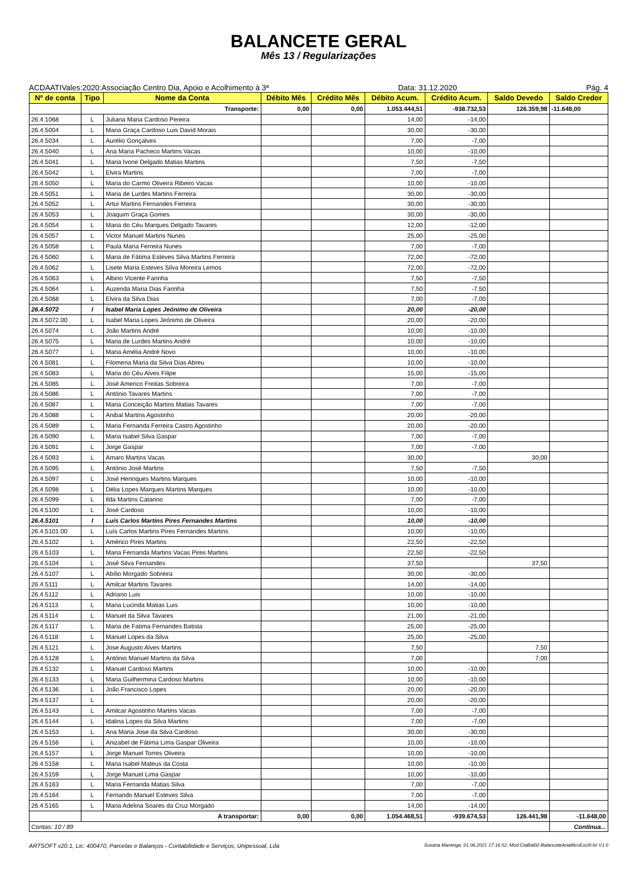BALANCETE GERAL
Mês 13 / Regularizações
ACDAATIVales:2020:Associação Centro Dia, Apoio e Acolhimento à 3ª Data: 31.12.2020 Pág. 4
| Nº de conta | Tipo | Nome da Conta | Débito Mês | Crédito Mês | Débito Acum. | Crédito Acum. | Saldo Devedo | Saldo Credor |
| --- | --- | --- | --- | --- | --- | --- | --- | --- |
| | Transporte: | | 0,00 | 0,00 | 1.053.444,51 | -938.732,53 | 126.359,98 | -11.648,00 |
| 26.4.1068 | L | Juliana Maria Cardoso Pereira | | | 14,00 | -14,00 | | |
| 26.4.5004 | L | Maria Graça Cardoso Luis David Morais | | | 30,00 | -30,00 | | |
| 26.4.5034 | L | Aurélio Gonçalves | | | 7,00 | -7,00 | | |
| 26.4.5040 | L | Ana Maria Pacheco Martins Vacas | | | 10,00 | -10,00 | | |
| 26.4.5041 | L | Maria Ivone Delgado Matias Martins | | | 7,50 | -7,50 | | |
| 26.4.5042 | L | Elvira Martins | | | 7,00 | -7,00 | | |
| 26.4.5050 | L | Maria do Carmo Oliveira Ribeiro Vacas | | | 10,00 | -10,00 | | |
| 26.4.5051 | L | Maria de Lurdes Martins Ferreira | | | 30,00 | -30,00 | | |
| 26.4.5052 | L | Artur Martins Fernandes Ferreira | | | 30,00 | -30,00 | | |
| 26.4.5053 | L | Joaquim Graça Gomes | | | 30,00 | -30,00 | | |
| 26.4.5054 | L | Maria do Céu Marques Delgado Tavares | | | 12,00 | -12,00 | | |
| 26.4.5057 | L | Victor Manuel Martins Nunes | | | 25,00 | -25,00 | | |
| 26.4.5058 | L | Paula Maria Ferreira Nunes | | | 7,00 | -7,00 | | |
| 26.4.5060 | L | Maria de Fátima Esteves Silva Martins Ferreira | | | 72,00 | -72,00 | | |
| 26.4.5062 | L | Lisete Maria Esteves Silva Moreira Lemos | | | 72,00 | -72,00 | | |
| 26.4.5063 | L | Albino Vicente Farinha | | | 7,50 | -7,50 | | |
| 26.4.5064 | L | Auzenda Maria Dias Farinha | | | 7,50 | -7,50 | | |
| 26.4.5068 | L | Elvira da Silva Dias | | | 7,00 | -7,00 | | |
| 26.4.5072 | I | Isabel Maria Lopes Jeónimo de Oliveira | | | 20,00 | -20,00 | | |
| 26.4.5072.00 | L | Isabel Maria Lopes Jeónimo de Oliveira | | | 20,00 | -20,00 | | |
| 26.4.5074 | L | João Martins André | | | 10,00 | -10,00 | | |
| 26.4.5075 | L | Maria de Lurdes Martins André | | | 10,00 | -10,00 | | |
| 26.4.5077 | L | Maria Amélia André Novo | | | 10,00 | -10,00 | | |
| 26.4.5081 | L | Filomena Maria da Silva Dias Abreu | | | 10,00 | -10,00 | | |
| 26.4.5083 | L | Maria do Céu Alves Filipe | | | 15,00 | -15,00 | | |
| 26.4.5085 | L | José Americo Freitas Sobreira | | | 7,00 | -7,00 | | |
| 26.4.5086 | L | António Tavares Martins | | | 7,00 | -7,00 | | |
| 26.4.5087 | L | Maria Conceição Martins Matias Tavares | | | 7,00 | -7,00 | | |
| 26.4.5088 | L | Anibal Martins Agostinho | | | 20,00 | -20,00 | | |
| 26.4.5089 | L | Maria Fernanda Ferreira Castro Agostinho | | | 20,00 | -20,00 | | |
| 26.4.5090 | L | Maria Isabel Silva Gaspar | | | 7,00 | -7,00 | | |
| 26.4.5091 | L | Jorge Gaspar | | | 7,00 | -7,00 | | |
| 26.4.5093 | L | Amaro Martins Vacas | | | 30,00 | | 30,00 | |
| 26.4.5095 | L | António José Martins | | | 7,50 | -7,50 | | |
| 26.4.5097 | L | José Henriques Martins Marques | | | 10,00 | -10,00 | | |
| 26.4.5098 | L | Délia Lopes Marques Martins Marques | | | 10,00 | -10,00 | | |
| 26.4.5099 | L | Ilda Martins Catarino | | | 7,00 | -7,00 | | |
| 26.4.5100 | L | José Cardoso | | | 10,00 | -10,00 | | |
| 26.4.5101 | I | Luís Carlos Martins Pires Fernandes Martins | | | 10,00 | -10,00 | | |
| 26.4.5101.00 | L | Luís Carlos Martins Pires Fernandes Martins | | | 10,00 | -10,00 | | |
| 26.4.5102 | L | Américo Pires Martins | | | 22,50 | -22,50 | | |
| 26.4.5103 | L | Maria Fernanda Martins Vacas Pires Martins | | | 22,50 | -22,50 | | |
| 26.4.5104 | L | José Silva Fernandes | | | 37,50 | | 37,50 | |
| 26.4.5107 | L | Abílio Morgado Sobreira | | | 30,00 | -30,00 | | |
| 26.4.5111 | L | Amilcar Martins Tavares | | | 14,00 | -14,00 | | |
| 26.4.5112 | L | Adriano Luis | | | 10,00 | -10,00 | | |
| 26.4.5113 | L | Maria Lucinda Matias Luis | | | 10,00 | -10,00 | | |
| 26.4.5114 | L | Manuel da Silva Tavares | | | 21,00 | -21,00 | | |
| 26.4.5117 | L | Maria de Fatima Fernandes Batista | | | 25,00 | -25,00 | | |
| 26.4.5118 | L | Manuel Lopes da Silva | | | 25,00 | -25,00 | | |
| 26.4.5121 | L | Jose Augusto Alves Martins | | | 7,50 | | 7,50 | |
| 26.4.5128 | L | António Manuel Martins da Silva | | | 7,00 | | 7,00 | |
| 26.4.5132 | L | Manuel Cardoso Martins | | | 10,00 | -10,00 | | |
| 26.4.5133 | L | Maria Guilhermina Cardoso Martins | | | 10,00 | -10,00 | | |
| 26.4.5136 | L | João Francisco Lopes | | | 20,00 | -20,00 | | |
| 26.4.5137 | L | | | | 20,00 | -20,00 | | |
| 26.4.5143 | L | Amilcar Agostinho Martins Vacas | | | 7,00 | -7,00 | | |
| 26.4.5144 | L | Idalina Lopes da Silva Martins | | | 7,00 | -7,00 | | |
| 26.4.5153 | L | Ana Maria Jose da Silva Cardoso | | | 30,00 | -30,00 | | |
| 26.4.5156 | L | Anizabel de Fátima Lima Gaspar Oliveira | | | 10,00 | -10,00 | | |
| 26.4.5157 | L | Jorge Manuel Torres Oliveira | | | 10,00 | -10,00 | | |
| 26.4.5158 | L | Maria Isabel Mateus da Costa | | | 10,00 | -10,00 | | |
| 26.4.5159 | L | Jorge Manuel Lima Gaspar | | | 10,00 | -10,00 | | |
| 26.4.5163 | L | Maria Fernanda Matias Silva | | | 7,00 | -7,00 | | |
| 26.4.5164 | L | Fernando Manuel Esteves Silva | | | 7,00 | -7,00 | | |
| 26.4.5165 | L | Maria Adelina Soares da Cruz Morgado | | | 14,00 | -14,00 | | |
| | A transportar: | | 0,00 | 0,00 | 1.054.468,51 | -939.674,53 | 126.441,98 | -11.648,00 |
| Contas: 10 / 89 | | | | | | | | Continua... |
ARTSOFT v20.1, Lic: 400470, Parcelas e Balanços - Contabilidade e Serviços, Unipessoal, Lda Susana Manteiga, 01.06.2021 17:16:52; Mod:CtaBal02-BalanceteAnaliticoExcl0.lst V1.0